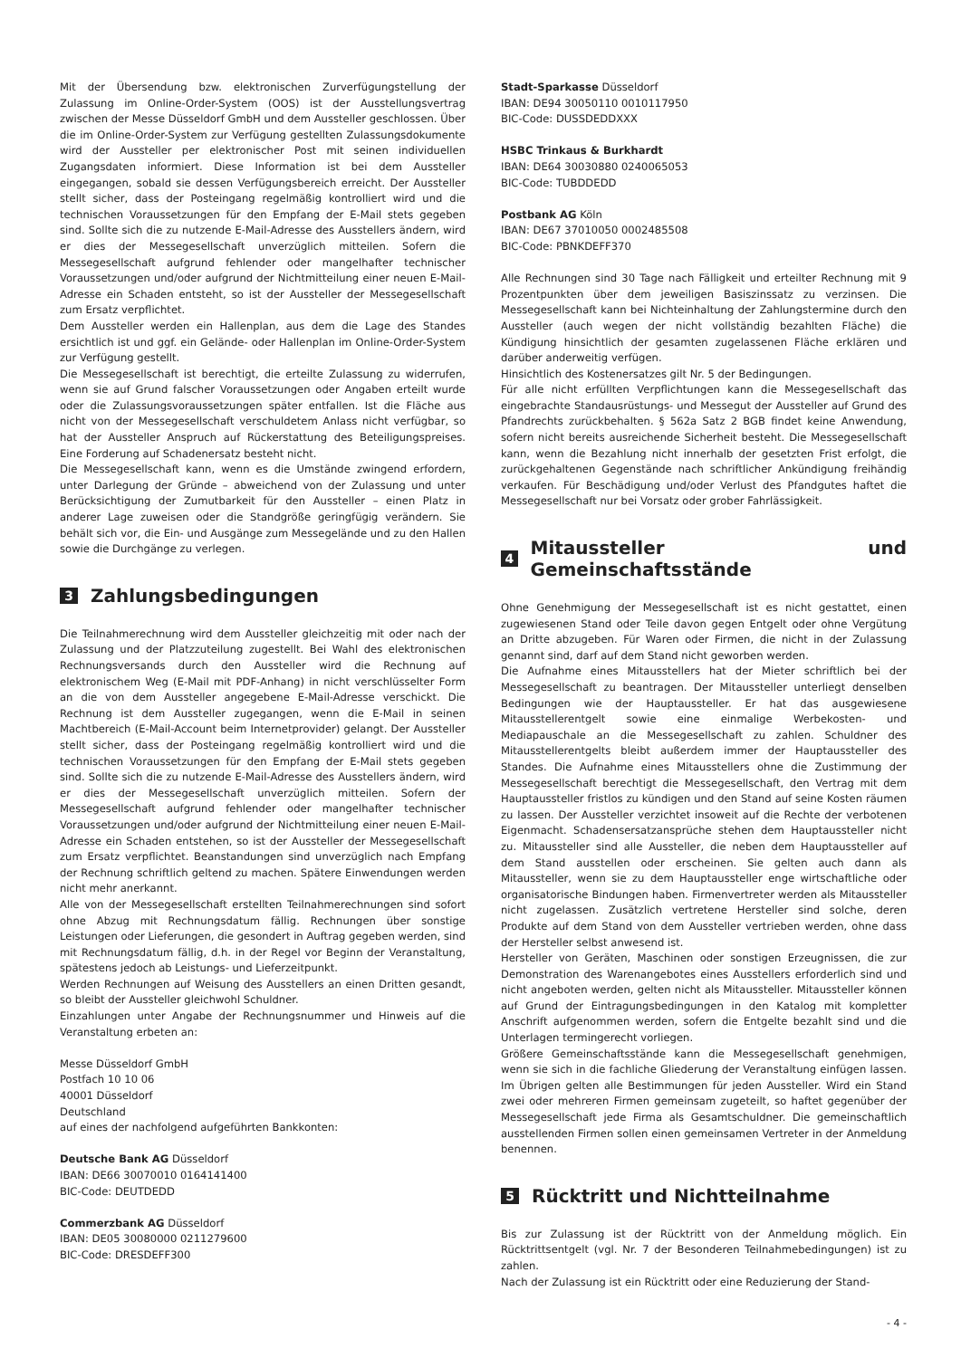Mit der Übersendung bzw. elektronischen Zurverfügungstellung der Zulassung im Online-Order-System (OOS) ist der Ausstellungsvertrag zwischen der Messe Düsseldorf GmbH und dem Aussteller geschlossen. Über die im Online-Order-System zur Verfügung gestellten Zulassungsdokumente wird der Aussteller per elektronischer Post mit seinen individuellen Zugangsdaten informiert. Diese Information ist bei dem Aussteller eingegangen, sobald sie dessen Verfügungsbereich erreicht. Der Aussteller stellt sicher, dass der Posteingang regelmäßig kontrolliert wird und die technischen Voraussetzungen für den Empfang der E-Mail stets gegeben sind. Sollte sich die zu nutzende E-Mail-Adresse des Ausstellers ändern, wird er dies der Messegesellschaft unverzüglich mitteilen. Sofern die Messegesellschaft aufgrund fehlender oder mangelhafter technischer Voraussetzungen und/oder aufgrund der Nichtmitteilung einer neuen E-Mail-Adresse ein Schaden entsteht, so ist der Aussteller der Messegesellschaft zum Ersatz verpflichtet.
Dem Aussteller werden ein Hallenplan, aus dem die Lage des Standes ersichtlich ist und ggf. ein Gelände- oder Hallenplan im Online-Order-System zur Verfügung gestellt.
Die Messegesellschaft ist berechtigt, die erteilte Zulassung zu widerrufen, wenn sie auf Grund falscher Voraussetzungen oder Angaben erteilt wurde oder die Zulassungsvoraussetzungen später entfallen. Ist die Fläche aus nicht von der Messegesellschaft verschuldetem Anlass nicht verfügbar, so hat der Aussteller Anspruch auf Rückerstattung des Beteiligungspreises. Eine Forderung auf Schadenersatz besteht nicht.
Die Messegesellschaft kann, wenn es die Umstände zwingend erfordern, unter Darlegung der Gründe – abweichend von der Zulassung und unter Berücksichtigung der Zumutbarkeit für den Aussteller – einen Platz in anderer Lage zuweisen oder die Standgröße geringfügig verändern. Sie behält sich vor, die Ein- und Ausgänge zum Messegelände und zu den Hallen sowie die Durchgänge zu verlegen.
3 Zahlungsbedingungen
Die Teilnahmerechnung wird dem Aussteller gleichzeitig mit oder nach der Zulassung und der Platzzuteilung zugestellt. Bei Wahl des elektronischen Rechnungsversands durch den Aussteller wird die Rechnung auf elektronischem Weg (E-Mail mit PDF-Anhang) in nicht verschlüsselter Form an die von dem Aussteller angegebene E-Mail-Adresse verschickt. Die Rechnung ist dem Aussteller zugegangen, wenn die E-Mail in seinen Machtbereich (E-Mail-Account beim Internetprovider) gelangt. Der Aussteller stellt sicher, dass der Posteingang regelmäßig kontrolliert wird und die technischen Voraussetzungen für den Empfang der E-Mail stets gegeben sind. Sollte sich die zu nutzende E-Mail-Adresse des Ausstellers ändern, wird er dies der Messegesellschaft unverzüglich mitteilen. Sofern der Messegesellschaft aufgrund fehlender oder mangelhafter technischer Voraussetzungen und/oder aufgrund der Nichtmitteilung einer neuen E-Mail-Adresse ein Schaden entstehen, so ist der Aussteller der Messegesellschaft zum Ersatz verpflichtet. Beanstandungen sind unverzüglich nach Empfang der Rechnung schriftlich geltend zu machen. Spätere Einwendungen werden nicht mehr anerkannt.
Alle von der Messegesellschaft erstellten Teilnahmerechnungen sind sofort ohne Abzug mit Rechnungsdatum fällig. Rechnungen über sonstige Leistungen oder Lieferungen, die gesondert in Auftrag gegeben werden, sind mit Rechnungsdatum fällig, d.h. in der Regel vor Beginn der Veranstaltung, spätestens jedoch ab Leistungs- und Lieferzeitpunkt.
Werden Rechnungen auf Weisung des Ausstellers an einen Dritten gesandt, so bleibt der Aussteller gleichwohl Schuldner.
Einzahlungen unter Angabe der Rechnungsnummer und Hinweis auf die Veranstaltung erbeten an:
Messe Düsseldorf GmbH
Postfach 10 10 06
40001 Düsseldorf
Deutschland
auf eines der nachfolgend aufgeführten Bankkonten:
Deutsche Bank AG Düsseldorf
IBAN: DE66 30070010 0164141400
BIC-Code: DEUTDEDD
Commerzbank AG Düsseldorf
IBAN: DE05 30080000 0211279600
BIC-Code: DRESDEFF300
Stadt-Sparkasse Düsseldorf
IBAN: DE94 30050110 0010117950
BIC-Code: DUSSDEDDXXX
HSBC Trinkaus & Burkhardt
IBAN: DE64 30030880 0240065053
BIC-Code: TUBDDEDD
Postbank AG Köln
IBAN: DE67 37010050 0002485508
BIC-Code: PBNKDEFF370
Alle Rechnungen sind 30 Tage nach Fälligkeit und erteilter Rechnung mit 9 Prozentpunkten über dem jeweiligen Basiszinssatz zu verzinsen. Die Messegesellschaft kann bei Nichteinhaltung der Zahlungstermine durch den Aussteller (auch wegen der nicht vollständig bezahlten Fläche) die Kündigung hinsichtlich der gesamten zugelassenen Fläche erklären und darüber anderweitig verfügen.
Hinsichtlich des Kostenersatzes gilt Nr. 5 der Bedingungen.
Für alle nicht erfüllten Verpflichtungen kann die Messegesellschaft das eingebrachte Standausrüstungs- und Messegut der Aussteller auf Grund des Pfandrechts zurückbehalten. § 562a Satz 2 BGB findet keine Anwendung, sofern nicht bereits ausreichende Sicherheit besteht. Die Messegesellschaft kann, wenn die Bezahlung nicht innerhalb der gesetzten Frist erfolgt, die zurückgehaltenen Gegenstände nach schriftlicher Ankündigung freihändig verkaufen. Für Beschädigung und/oder Verlust des Pfandgutes haftet die Messegesellschaft nur bei Vorsatz oder grober Fahrlässigkeit.
4 Mitaussteller und Gemeinschaftsstände
Ohne Genehmigung der Messegesellschaft ist es nicht gestattet, einen zugewiesenen Stand oder Teile davon gegen Entgelt oder ohne Vergütung an Dritte abzugeben. Für Waren oder Firmen, die nicht in der Zulassung genannt sind, darf auf dem Stand nicht geworben werden.
Die Aufnahme eines Mitausstellers hat der Mieter schriftlich bei der Messegesellschaft zu beantragen. Der Mitaussteller unterliegt denselben Bedingungen wie der Hauptaussteller. Er hat das ausgewiesene Mitausstellerentgelt sowie eine einmalige Werbekosten- und Mediapauschale an die Messegesellschaft zu zahlen. Schuldner des Mitausstellerentgelts bleibt außerdem immer der Hauptaussteller des Standes. Die Aufnahme eines Mitausstellers ohne die Zustimmung der Messegesellschaft berechtigt die Messegesellschaft, den Vertrag mit dem Hauptaussteller fristlos zu kündigen und den Stand auf seine Kosten räumen zu lassen. Der Aussteller verzichtet insoweit auf die Rechte der verbotenen Eigenmacht. Schadensersatzansprüche stehen dem Hauptaussteller nicht zu. Mitaussteller sind alle Aussteller, die neben dem Hauptaussteller auf dem Stand ausstellen oder erscheinen. Sie gelten auch dann als Mitaussteller, wenn sie zu dem Hauptaussteller enge wirtschaftliche oder organisatorische Bindungen haben. Firmenvertreter werden als Mitaussteller nicht zugelassen. Zusätzlich vertretene Hersteller sind solche, deren Produkte auf dem Stand von dem Aussteller vertrieben werden, ohne dass der Hersteller selbst anwesend ist.
Hersteller von Geräten, Maschinen oder sonstigen Erzeugnissen, die zur Demonstration des Warenangebotes eines Ausstellers erforderlich sind und nicht angeboten werden, gelten nicht als Mitaussteller. Mitaussteller können auf Grund der Eintragungsbedingungen in den Katalog mit kompletter Anschrift aufgenommen werden, sofern die Entgelte bezahlt sind und die Unterlagen termingerecht vorliegen.
Größere Gemeinschaftsstände kann die Messegesellschaft genehmigen, wenn sie sich in die fachliche Gliederung der Veranstaltung einfügen lassen. Im Übrigen gelten alle Bestimmungen für jeden Aussteller. Wird ein Stand zwei oder mehreren Firmen gemeinsam zugeteilt, so haftet gegenüber der Messegesellschaft jede Firma als Gesamtschuldner. Die gemeinschaftlich ausstellenden Firmen sollen einen gemeinsamen Vertreter in der Anmeldung benennen.
5 Rücktritt und Nichtteilnahme
Bis zur Zulassung ist der Rücktritt von der Anmeldung möglich. Ein Rücktrittsentgelt (vgl. Nr. 7 der Besonderen Teilnahmebedingungen) ist zu zahlen.
Nach der Zulassung ist ein Rücktritt oder eine Reduzierung der Stand-
- 4 -